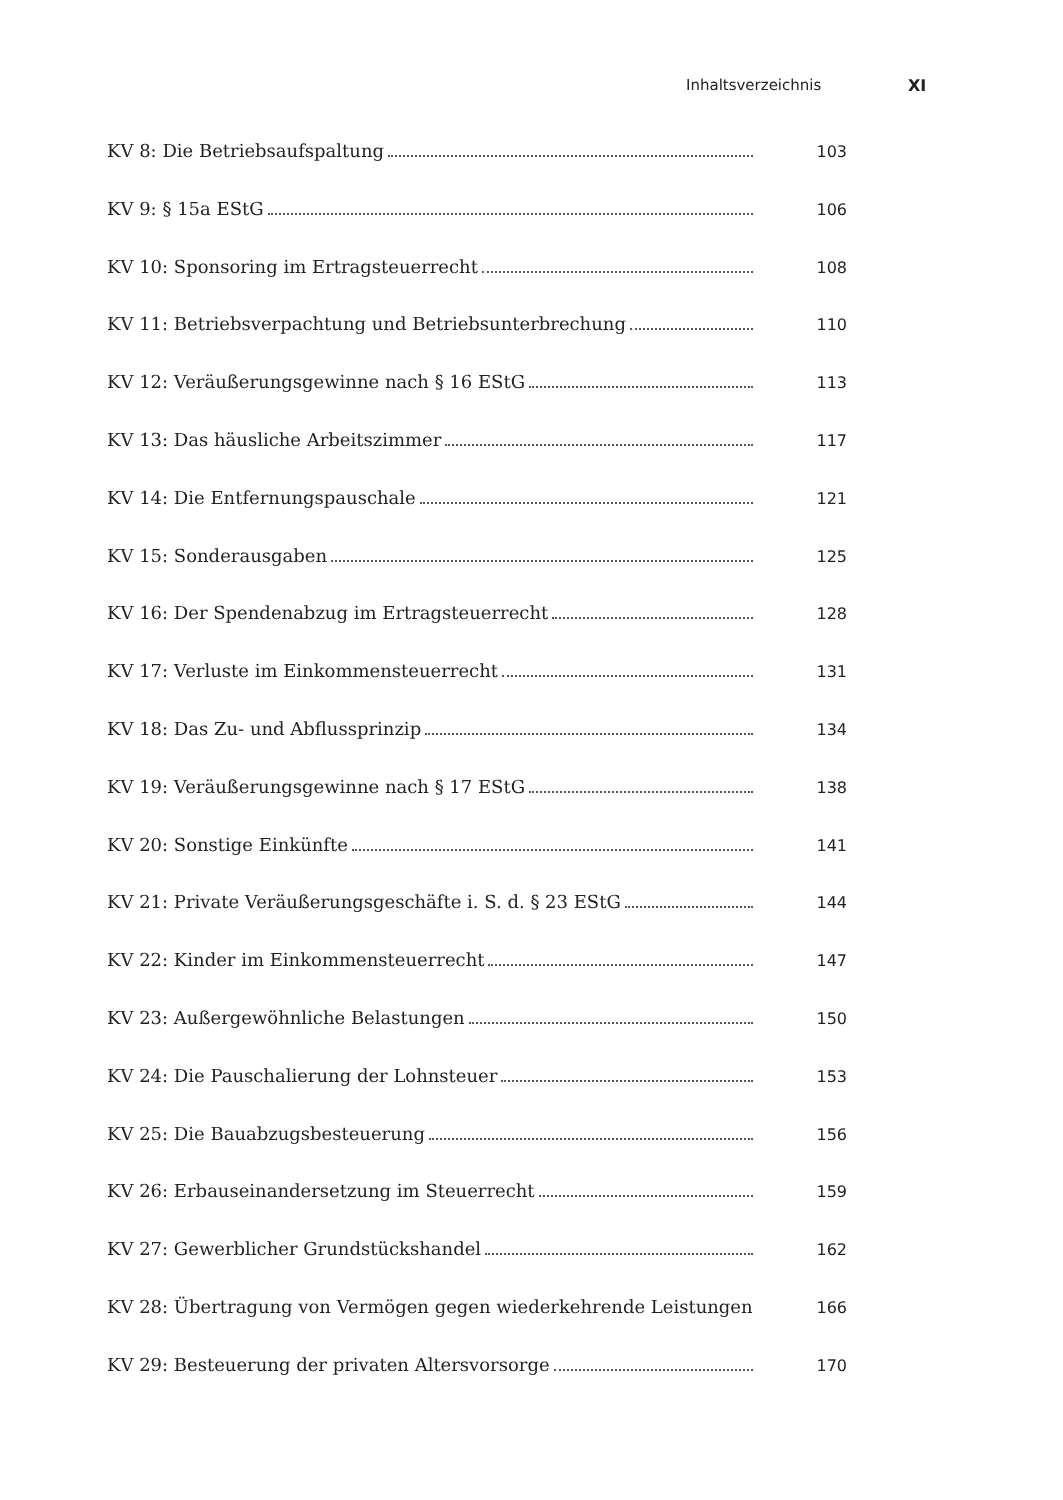Inhaltsverzeichnis XI
KV 8: Die Betriebsaufspaltung 103
KV 9: § 15a EStG 106
KV 10: Sponsoring im Ertragsteuerrecht 108
KV 11: Betriebsverpachtung und Betriebsunterbrechung 110
KV 12: Veräußerungsgewinne nach § 16 EStG 113
KV 13: Das häusliche Arbeitszimmer 117
KV 14: Die Entfernungspauschale 121
KV 15: Sonderausgaben 125
KV 16: Der Spendenabzug im Ertragsteuerrecht 128
KV 17: Verluste im Einkommensteuerrecht 131
KV 18: Das Zu- und Abflussprinzip 134
KV 19: Veräußerungsgewinne nach § 17 EStG 138
KV 20: Sonstige Einkünfte 141
KV 21: Private Veräußerungsgeschäfte i. S. d. § 23 EStG 144
KV 22: Kinder im Einkommensteuerrecht 147
KV 23: Außergewöhnliche Belastungen 150
KV 24: Die Pauschalierung der Lohnsteuer 153
KV 25: Die Bauabzugsbesteuerung 156
KV 26: Erbauseinandersetzung im Steuerrecht 159
KV 27: Gewerblicher Grundstückshandel 162
KV 28: Übertragung von Vermögen gegen wiederkehrende Leistungen 166
KV 29: Besteuerung der privaten Altersvorsorge 170